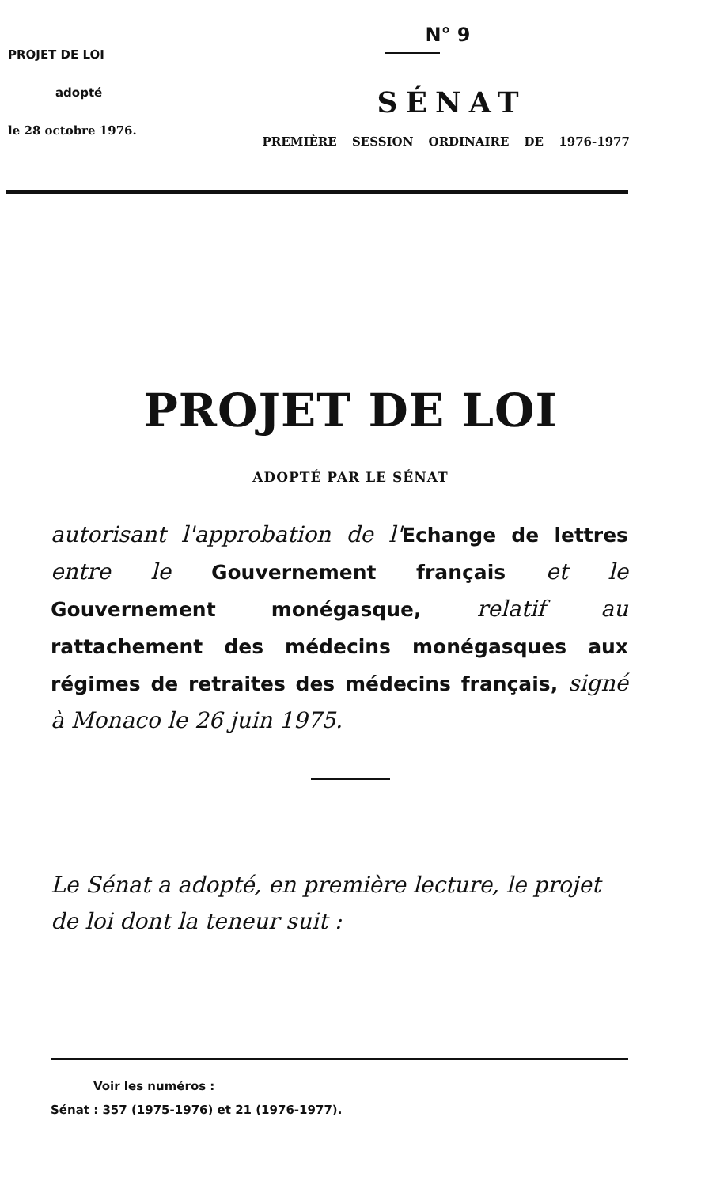PROJET DE LOI
adopté
le 28 octobre 1976.
N° 9
SÉNAT
PREMIÈRE SESSION ORDINAIRE DE 1976-1977
PROJET DE LOI
ADOPTÉ PAR LE SÉNAT
autorisant l'approbation de l'Echange de lettres entre le Gouvernement français et le Gouvernement monégasque, relatif au rattachement des médecins monégasques aux régimes de retraites des médecins français, signé à Monaco le 26 juin 1975.
Le Sénat a adopté, en première lecture, le projet de loi dont la teneur suit :
Voir les numéros :
Sénat : 357 (1975-1976) et 21 (1976-1977).